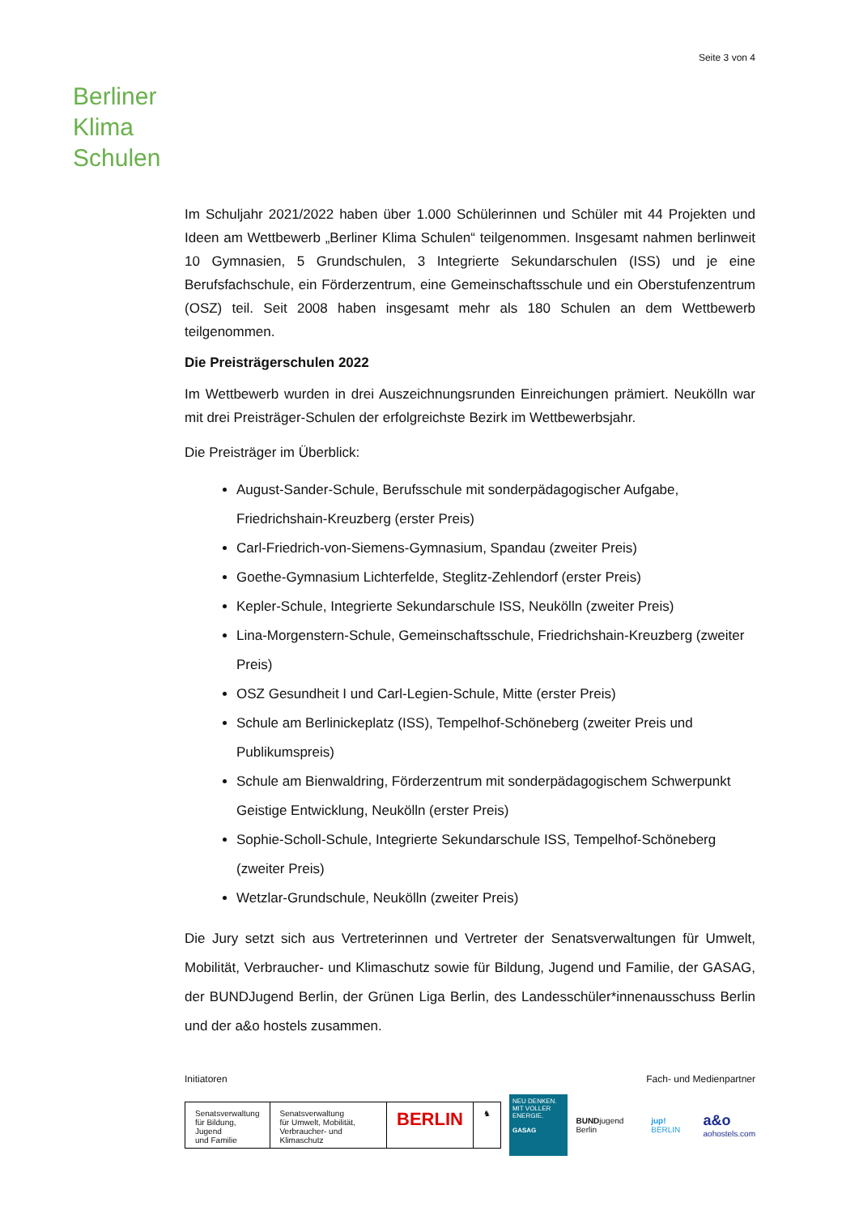Seite 3 von 4
Berliner
Klima
Schulen
Im Schuljahr 2021/2022 haben über 1.000 Schülerinnen und Schüler mit 44 Projekten und Ideen am Wettbewerb „Berliner Klima Schulen“ teilgenommen. Insgesamt nahmen berlinweit 10 Gymnasien, 5 Grundschulen, 3 Integrierte Sekundarschulen (ISS) und je eine Berufsfachschule, ein Förderzentrum, eine Gemeinschaftsschule und ein Oberstufenzentrum (OSZ) teil. Seit 2008 haben insgesamt mehr als 180 Schulen an dem Wettbewerb teilgenommen.
Die Preisträgerschulen 2022
Im Wettbewerb wurden in drei Auszeichnungsrunden Einreichungen prämiert. Neukölln war mit drei Preisträger-Schulen der erfolgreichste Bezirk im Wettbewerbsjahr.
Die Preisträger im Überblick:
August-Sander-Schule, Berufsschule mit sonderpädagogischer Aufgabe, Friedrichshain-Kreuzberg (erster Preis)
Carl-Friedrich-von-Siemens-Gymnasium, Spandau (zweiter Preis)
Goethe-Gymnasium Lichterfelde, Steglitz-Zehlendorf (erster Preis)
Kepler-Schule, Integrierte Sekundarschule ISS, Neukölln (zweiter Preis)
Lina-Morgenstern-Schule, Gemeinschaftsschule, Friedrichshain-Kreuzberg (zweiter Preis)
OSZ Gesundheit I und Carl-Legien-Schule, Mitte (erster Preis)
Schule am Berlinickeplatz (ISS), Tempelhof-Schöneberg (zweiter Preis und Publikumspreis)
Schule am Bienwaldring, Förderzentrum mit sonderpädagogischem Schwerpunkt Geistige Entwicklung, Neukölln (erster Preis)
Sophie-Scholl-Schule, Integrierte Sekundarschule ISS, Tempelhof-Schöneberg (zweiter Preis)
Wetzlar-Grundschule, Neukölln (zweiter Preis)
Die Jury setzt sich aus Vertreterinnen und Vertreter der Senatsverwaltungen für Umwelt, Mobilität, Verbraucher- und Klimaschutz sowie für Bildung, Jugend und Familie, der GASAG, der BUNDJugend Berlin, der Grünen Liga Berlin, des Landesschüler*innenausschuss Berlin und der a&o hostels zusammen.
Initiatoren Fach- und Medienpartner
Senatsverwaltung
für Bildung, Jugend
und Familie
Senatsverwaltung
für Umwelt, Mobilität,
Verbraucher- und Klimaschutz
BERLIN
♞
NEU DENKEN.
MIT VOLLER ENERGIE.
GASAG
BUNDjugend Berlin jup! BERLIN
a&o
aohostels.com